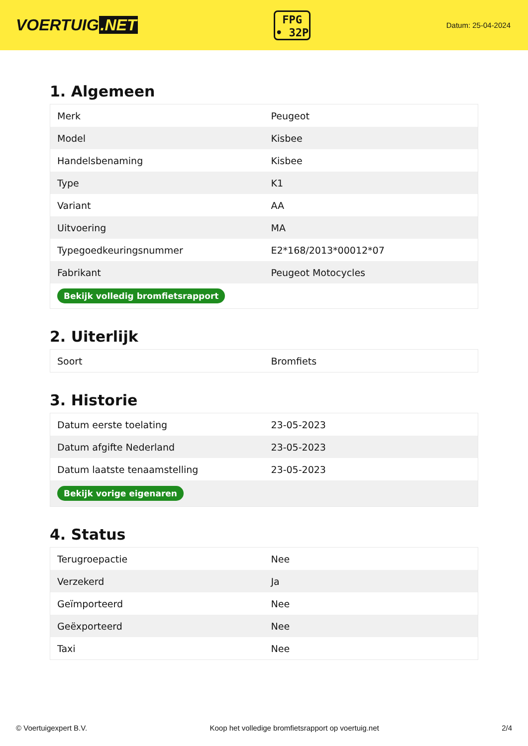VOERTUIG.NET
FPG
• 32P
Datum: 25-04-2024
1. Algemeen
| Merk | Peugeot |
| Model | Kisbee |
| Handelsbenaming | Kisbee |
| Type | K1 |
| Variant | AA |
| Uitvoering | MA |
| Typegoedkeuringsnummer | E2*168/2013*00012*07 |
| Fabrikant | Peugeot Motocycles |
| Bekijk volledig bromfietsrapport | |
2. Uiterlijk
| Soort | Bromfiets |
3. Historie
| Datum eerste toelating | 23-05-2023 |
| Datum afgifte Nederland | 23-05-2023 |
| Datum laatste tenaamstelling | 23-05-2023 |
| Bekijk vorige eigenaren | |
4. Status
| Terugroepactie | Nee |
| Verzekerd | Ja |
| Geïmporteerd | Nee |
| Geëxporteerd | Nee |
| Taxi | Nee |
© Voertuigexpert B.V. Koop het volledige bromfietsrapport op voertuig.net 2/4